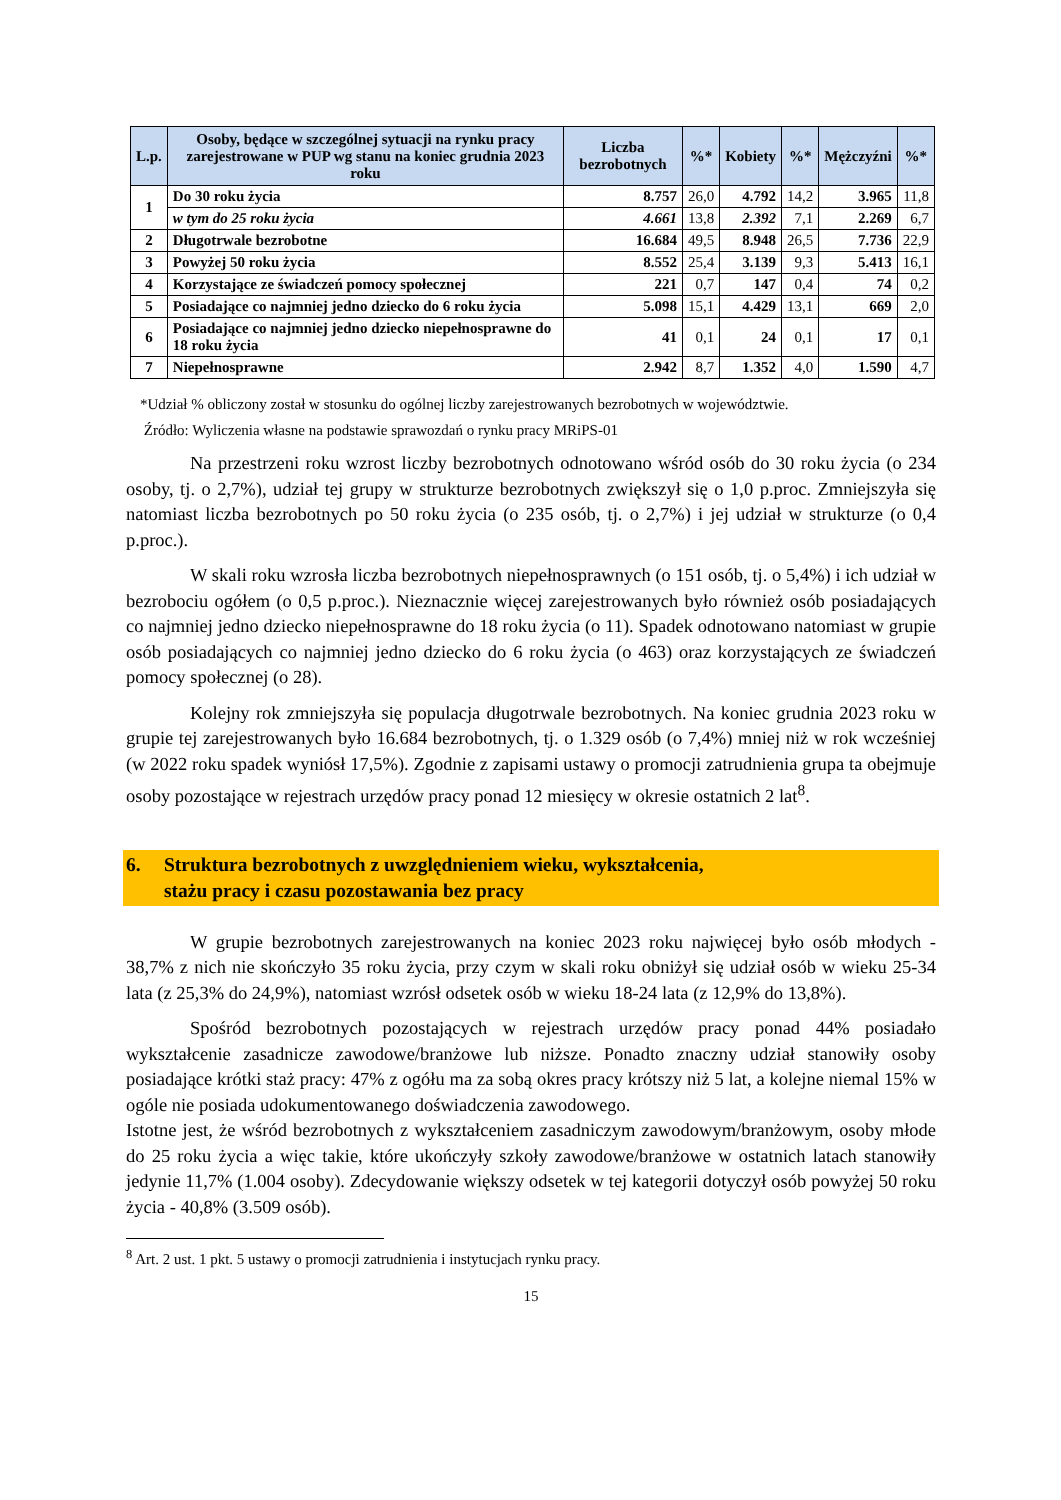| L.p. | Osoby, będące w szczególnej sytuacji na rynku pracy zarejestrowane w PUP wg stanu na koniec grudnia 2023 roku | Liczba bezrobotnych | %* | Kobiety | %* | Mężczyźni | %* |
| --- | --- | --- | --- | --- | --- | --- | --- |
| 1 | Do 30 roku życia | 8.757 | 26,0 | 4.792 | 14,2 | 3.965 | 11,8 |
| | w tym do 25 roku życia | 4.661 | 13,8 | 2.392 | 7,1 | 2.269 | 6,7 |
| 2 | Długotrwale bezrobotne | 16.684 | 49,5 | 8.948 | 26,5 | 7.736 | 22,9 |
| 3 | Powyżej 50 roku życia | 8.552 | 25,4 | 3.139 | 9,3 | 5.413 | 16,1 |
| 4 | Korzystające ze świadczeń pomocy społecznej | 221 | 0,7 | 147 | 0,4 | 74 | 0,2 |
| 5 | Posiadające co najmniej jedno dziecko do 6 roku życia | 5.098 | 15,1 | 4.429 | 13,1 | 669 | 2,0 |
| 6 | Posiadające co najmniej jedno dziecko niepełnosprawne do 18 roku życia | 41 | 0,1 | 24 | 0,1 | 17 | 0,1 |
| 7 | Niepełnosprawne | 2.942 | 8,7 | 1.352 | 4,0 | 1.590 | 4,7 |
*Udział % obliczony został w stosunku do ogólnej liczby zarejestrowanych bezrobotnych w województwie.
Źródło: Wyliczenia własne na podstawie sprawozdań o rynku pracy MRiPS-01
Na przestrzeni roku wzrost liczby bezrobotnych odnotowano wśród osób do 30 roku życia (o 234 osoby, tj. o 2,7%), udział tej grupy w strukturze bezrobotnych zwiększył się o 1,0 p.proc. Zmniejszyła się natomiast liczba bezrobotnych po 50 roku życia (o 235 osób, tj. o 2,7%) i jej udział w strukturze (o 0,4 p.proc.).
W skali roku wzrosła liczba bezrobotnych niepełnosprawnych (o 151 osób, tj. o 5,4%) i ich udział w bezrobociu ogółem (o 0,5 p.proc.). Nieznacznie więcej zarejestrowanych było również osób posiadających co najmniej jedno dziecko niepełnosprawne do 18 roku życia (o 11). Spadek odnotowano natomiast w grupie osób posiadających co najmniej jedno dziecko do 6 roku życia (o 463) oraz korzystających ze świadczeń pomocy społecznej (o 28).
Kolejny rok zmniejszyła się populacja długotrwale bezrobotnych. Na koniec grudnia 2023 roku w grupie tej zarejestrowanych było 16.684 bezrobotnych, tj. o 1.329 osób (o 7,4%) mniej niż w rok wcześniej (w 2022 roku spadek wyniósł 17,5%). Zgodnie z zapisami ustawy o promocji zatrudnienia grupa ta obejmuje osoby pozostające w rejestrach urzędów pracy ponad 12 miesięcy w okresie ostatnich 2 lat<sup>8</sup>.
6. Struktura bezrobotnych z uwzględnieniem wieku, wykształcenia,
stażu pracy i czasu pozostawania bez pracy
W grupie bezrobotnych zarejestrowanych na koniec 2023 roku najwięcej było osób młodych - 38,7% z nich nie skończyło 35 roku życia, przy czym w skali roku obniżył się udział osób w wieku 25-34 lata (z 25,3% do 24,9%), natomiast wzrósł odsetek osób w wieku 18-24 lata (z 12,9% do 13,8%).
Spośród bezrobotnych pozostających w rejestrach urzędów pracy ponad 44% posiadało wykształcenie zasadnicze zawodowe/branżowe lub niższe. Ponadto znaczny udział stanowiły osoby posiadające krótki staż pracy: 47% z ogółu ma za sobą okres pracy krótszy niż 5 lat, a kolejne niemal 15% w ogóle nie posiada udokumentowanego doświadczenia zawodowego.
Istotne jest, że wśród bezrobotnych z wykształceniem zasadniczym zawodowym/branżowym, osoby młode do 25 roku życia a więc takie, które ukończyły szkoły zawodowe/branżowe w ostatnich latach stanowiły jedynie 11,7% (1.004 osoby). Zdecydowanie większy odsetek w tej kategorii dotyczył osób powyżej 50 roku życia - 40,8% (3.509 osób).
<sup>8</sup> Art. 2 ust. 1 pkt. 5 ustawy o promocji zatrudnienia i instytucjach rynku pracy.
15